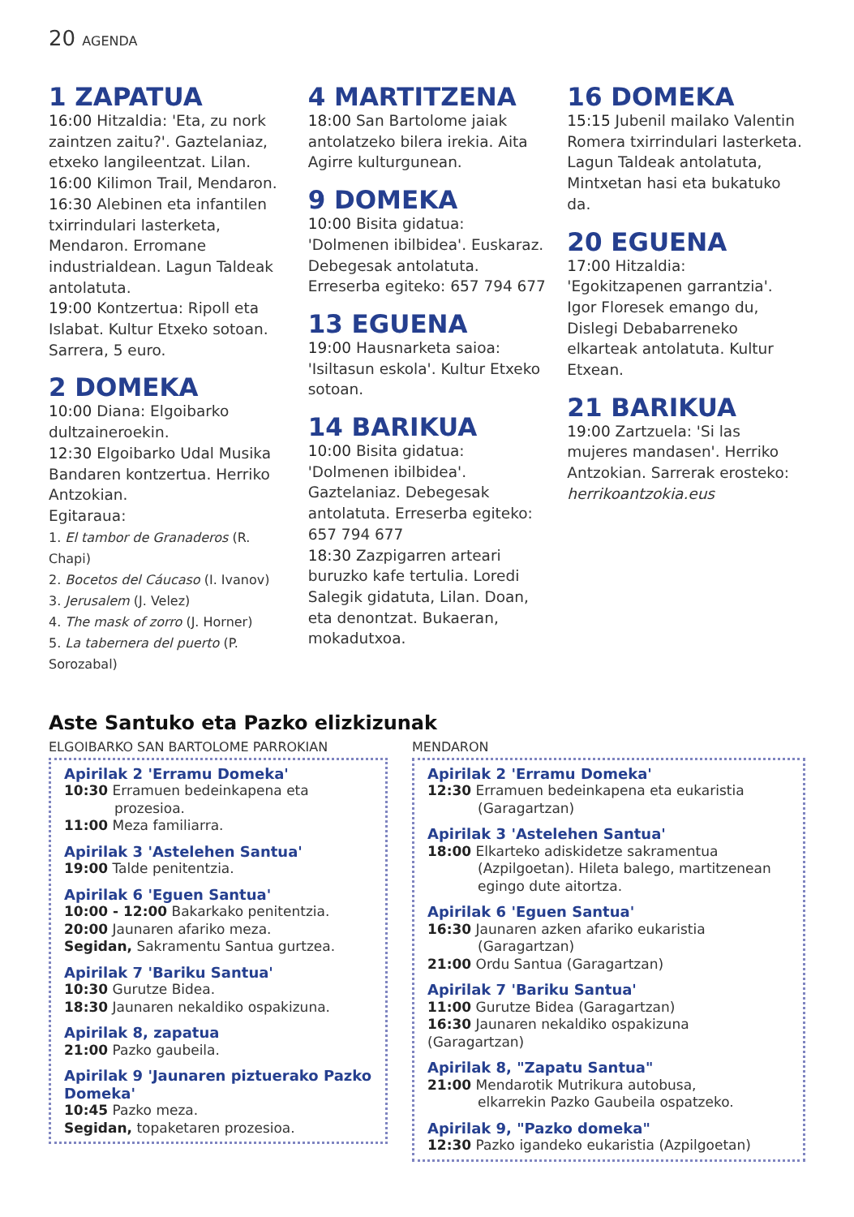20 AGENDA
1 ZAPATUA
16:00 Hitzaldia: 'Eta, zu nork zaintzen zaitu?'. Gaztelaniaz, etxeko langileentzat. Lilan.
16:00 Kilimon Trail, Mendaron.
16:30 Alebinen eta infantilen txirrindulari lasterketa, Mendaron. Erromane industrialdean. Lagun Taldeak antolatuta.
19:00 Kontzertua: Ripoll eta Islabat. Kultur Etxeko sotoan. Sarrera, 5 euro.
2 DOMEKA
10:00 Diana: Elgoibarko dultzaineroekin.
12:30 Elgoibarko Udal Musika Bandaren kontzertua. Herriko Antzokian.
Egitaraua:
1. El tambor de Granaderos (R. Chapi)
2. Bocetos del Cáucaso (I. Ivanov)
3. Jerusalem (J. Velez)
4. The mask of zorro (J. Horner)
5. La tabernera del puerto (P. Sorozabal)
4 MARTITZENA
18:00 San Bartolome jaiak antolatzeko bilera irekia. Aita Agirre kulturgunean.
9 DOMEKA
10:00 Bisita gidatua: 'Dolmenen ibilbidea'. Euskaraz. Debegesak antolatuta. Erreserba egiteko: 657 794 677
13 EGUENA
19:00 Hausnarketa saioa: 'Isiltasun eskola'. Kultur Etxeko sotoan.
14 BARIKUA
10:00 Bisita gidatua: 'Dolmenen ibilbidea'. Gaztelaniaz. Debegesak antolatuta. Erreserba egiteko: 657 794 677
18:30 Zazpigarren arteari buruzko kafe tertulia. Loredi Salegik gidatuta, Lilan. Doan, eta denontzat. Bukaeran, mokadutxoa.
16 DOMEKA
15:15 Jubenil mailako Valentin Romera txirrindulari lasterketa. Lagun Taldeak antolatuta, Mintxetan hasi eta bukatuko da.
20 EGUENA
17:00 Hitzaldia: 'Egokitzapenen garrantzia'. Igor Floresek emango du, Dislegi Debabarreneko elkarteak antolatuta. Kultur Etxean.
21 BARIKUA
19:00 Zartzuela: 'Si las mujeres mandasen'. Herriko Antzokian. Sarrerak erosteko: herrikoantzokia.eus
Aste Santuko eta Pazko elizkizunak
ELGOIBARKO SAN BARTOLOME PARROKIAN
Apirilak 2 'Erramu Domeka'
10:30 Erramuen bedeinkapena eta
prozesioa.
11:00 Meza familiarra.
Apirilak 3 'Astelehen Santua'
19:00 Talde penitentzia.
Apirilak 6 'Eguen Santua'
10:00 - 12:00 Bakarkako penitentzia.
20:00 Jaunaren afariko meza.
Segidan, Sakramentu Santua gurtzea.
Apirilak 7 'Bariku Santua'
10:30 Gurutze Bidea.
18:30 Jaunaren nekaldiko ospakizuna.
Apirilak 8, zapatua
21:00 Pazko gaubeila.
Apirilak 9 'Jaunaren piztuerako Pazko Domeka'
10:45 Pazko meza.
Segidan, topaketaren prozesioa.
MENDARON
Apirilak 2 'Erramu Domeka'
12:30 Erramuen bedeinkapena eta eukaristia
(Garagartzan)
Apirilak 3 'Astelehen Santua'
18:00 Elkarteko adiskidetze sakramentua
(Azpilgoetan). Hileta balego, martitzenean egingo dute aitortza.
Apirilak 6 'Eguen Santua'
16:30 Jaunaren azken afariko eukaristia
(Garagartzan)
21:00 Ordu Santua (Garagartzan)
Apirilak 7 'Bariku Santua'
11:00 Gurutze Bidea (Garagartzan)
16:30 Jaunaren nekaldiko ospakizuna (Garagartzan)
Apirilak 8, "Zapatu Santua"
21:00 Mendarotik Mutrikura autobusa,
elkarrekin Pazko Gaubeila ospatzeko.
Apirilak 9, "Pazko domeka"
12:30 Pazko igandeko eukaristia (Azpilgoetan)